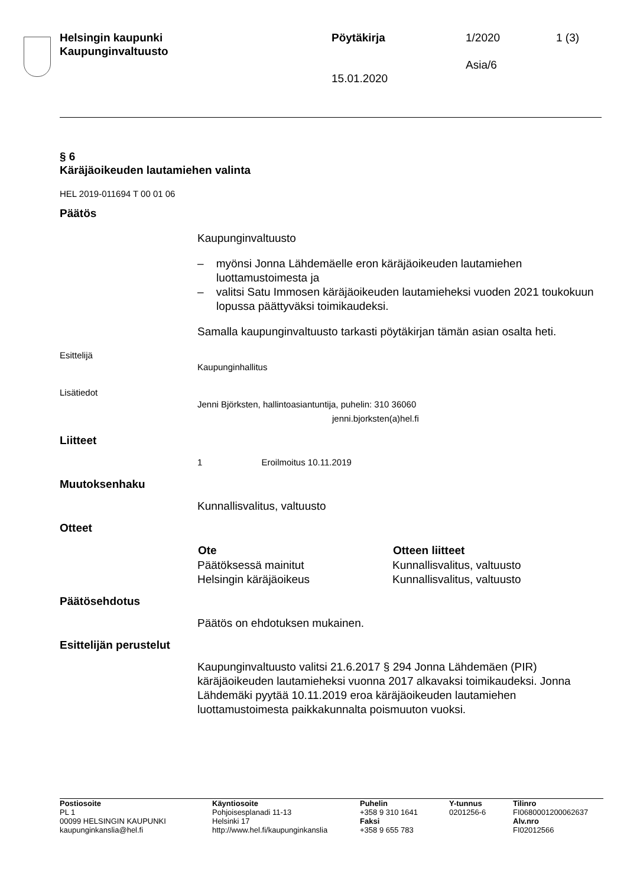| Helsingin kaupunki Kaupunginvaltuusto | Pöytäkirja 15.01.2020 | 1/2020 Asia/6 | 1 (3) |
§ 6
Käräjäoikeuden lautamiehen valinta
HEL 2019-011694 T 00 01 06
Päätös
Kaupunginvaltuusto
– myönsi Jonna Lähdemäelle eron käräjäoikeuden lautamiehen luottamustoimesta ja
– valitsi Satu Immosen käräjäoikeuden lautamieheksi vuoden 2021 toukokuun lopussa päättyväksi toimikaudeksi.
Samalla kaupunginvaltuusto tarkasti pöytäkirjan tämän asian osalta heti.
Esittelijä
Kaupunginhallitus
Lisätiedot
Jenni Björksten, hallintoasiantuntija, puhelin: 310 36060
jenni.bjorksten(a)hel.fi
Liitteet
1 Eroilmoitus 10.11.2019
Muutoksenhaku
Kunnallisvalitus, valtuusto
Otteet
| Ote | Otteen liitteet |
| --- | --- |
| Päätöksessä mainitut | Kunnallisvalitus, valtuusto |
| Helsingin käräjäoikeus | Kunnallisvalitus, valtuusto |
Päätösehdotus
Päätös on ehdotuksen mukainen.
Esittelijän perustelut
Kaupunginvaltuusto valitsi 21.6.2017 § 294 Jonna Lähdemäen (PIR) käräjäoikeuden lautamieheksi vuonna 2017 alkavaksi toimikaudeksi. Jonna Lähdemäki pyytää 10.11.2019 eroa käräjäoikeuden lautamiehen luottamustoimesta paikkakunnalta poismuuton vuoksi.
| Postiosoite PL 1 00099 HELSINGIN KAUPUNKI kaupunginkanslia@hel.fi | Käyntiosoite Pohjoisesplanadi 11-13 Helsinki 17 http://www.hel.fi/kaupunginkanslia | Puhelin +358 9 310 1641 Faksi +358 9 655 783 | Y-tunnus 0201256-6 | Tilinro FI0680001200062637 Alv.nro FI02012566 |